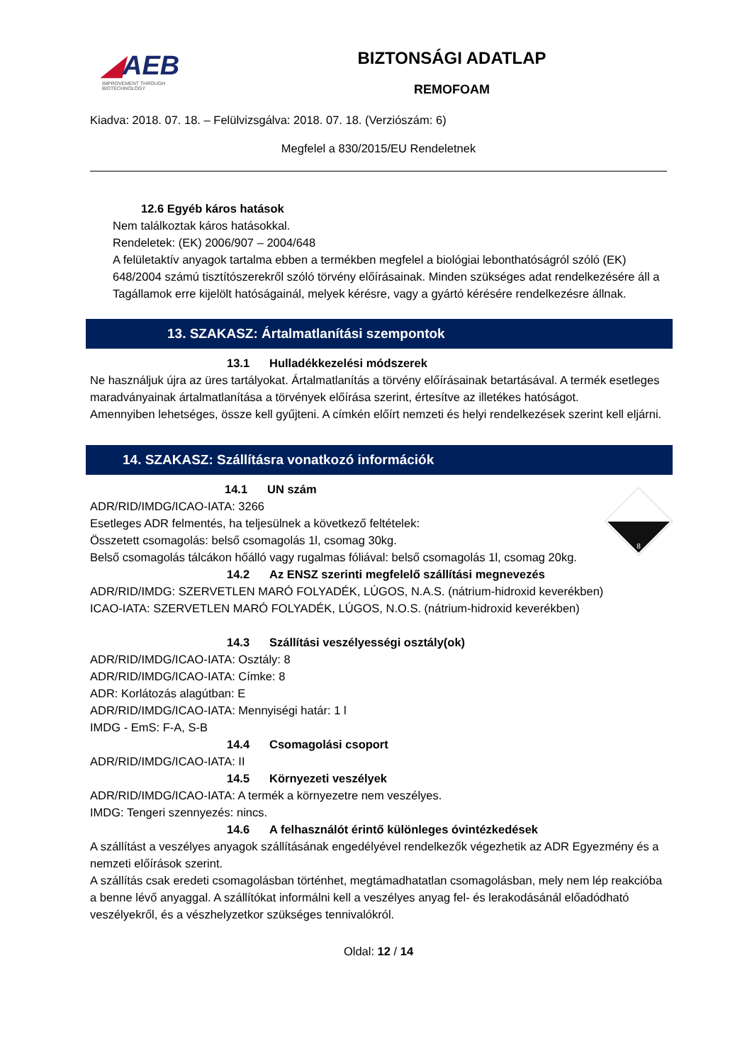◢AEB
IMPROVEMENT THROUGH BIOTECHNOLOGY
BIZTONSÁGI ADATLAP
REMOFOAM
Kiadva: 2018. 07. 18. – Felülvizsgálva: 2018. 07. 18. (Verziószám: 6)
Megfelel a 830/2015/EU Rendeletnek
12.6 Egyéb káros hatások
Nem találkoztak káros hatásokkal.
Rendeletek: (EK) 2006/907 – 2004/648
A felületaktív anyagok tartalma ebben a termékben megfelel a biológiai lebonthatóságról szóló (EK) 648/2004 számú tisztítószerekről szóló törvény előírásainak. Minden szükséges adat rendelkezésére áll a Tagállamok erre kijelölt hatóságainál, melyek kérésre, vagy a gyártó kérésére rendelkezésre állnak.
13. SZAKASZ: Ártalmatlanítási szempontok
13.1 Hulladékkezelési módszerek
Ne használjuk újra az üres tartályokat. Ártalmatlanítás a törvény előírásainak betartásával. A termék esetleges maradványainak ártalmatlanítása a törvények előírása szerint, értesítve az illetékes hatóságot.
Amennyiben lehetséges, össze kell gyűjteni. A címkén előírt nemzeti és helyi rendelkezések szerint kell eljárni.
14. SZAKASZ: Szállításra vonatkozó információk
8
14.1 UN szám
ADR/RID/IMDG/ICAO-IATA: 3266
Esetleges ADR felmentés, ha teljesülnek a következő feltételek:
Összetett csomagolás: belső csomagolás 1l, csomag 30kg.
Belső csomagolás tálcákon hőálló vagy rugalmas fóliával: belső csomagolás 1l, csomag 20kg.
14.2 Az ENSZ szerinti megfelelő szállítási megnevezés
ADR/RID/IMDG: SZERVETLEN MARÓ FOLYADÉK, LÚGOS, N.A.S. (nátrium-hidroxid keverékben)
ICAO-IATA: SZERVETLEN MARÓ FOLYADÉK, LÚGOS, N.O.S. (nátrium-hidroxid keverékben)
14.3 Szállítási veszélyességi osztály(ok)
ADR/RID/IMDG/ICAO-IATA: Osztály: 8
ADR/RID/IMDG/ICAO-IATA: Címke: 8
ADR: Korlátozás alagútban: E
ADR/RID/IMDG/ICAO-IATA: Mennyiségi határ: 1 l
IMDG - EmS: F-A, S-B
14.4 Csomagolási csoport
ADR/RID/IMDG/ICAO-IATA: II
14.5 Környezeti veszélyek
ADR/RID/IMDG/ICAO-IATA: A termék a környezetre nem veszélyes.
IMDG: Tengeri szennyezés: nincs.
14.6 A felhasználót érintő különleges óvintézkedések
A szállítást a veszélyes anyagok szállításának engedélyével rendelkezők végezhetik az ADR Egyezmény és a nemzeti előírások szerint.
A szállítás csak eredeti csomagolásban történhet, megtámadhatatlan csomagolásban, mely nem lép reakcióba a benne lévő anyaggal. A szállítókat informálni kell a veszélyes anyag fel- és lerakodásánál előadódható veszélyekről, és a vészhelyzetkor szükséges tennivalókról.
Oldal: 12 / 14